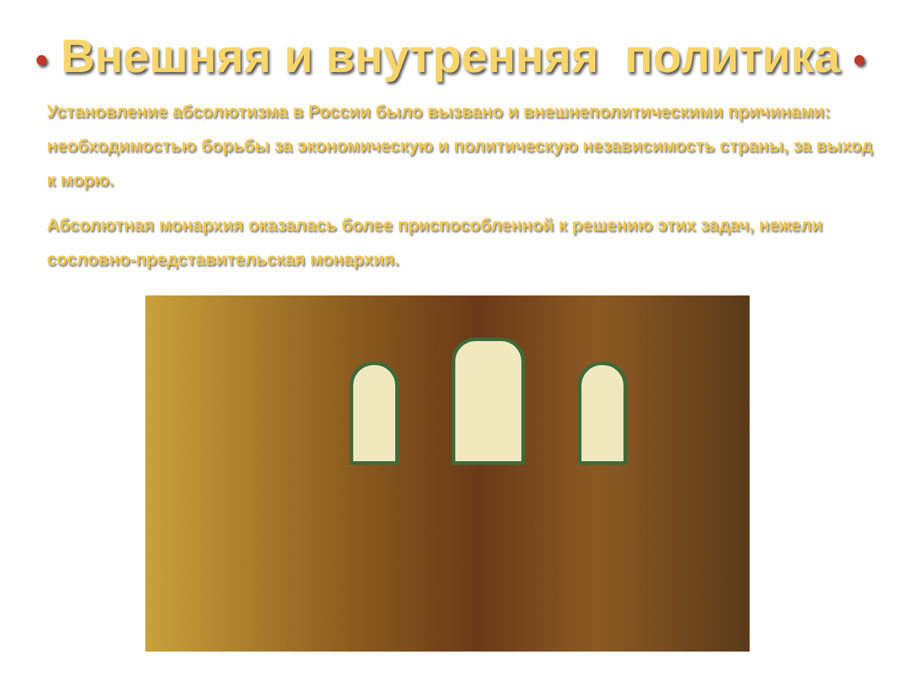• Внешняя и внутренняя политика •
Установление абсолютизма в России было вызвано и внешнеполитическими причинами: необходимостью борьбы за экономическую и политическую независимость страны, за выход к морю.
Абсолютная монархия оказалась более приспособленной к решению этих задач, нежели сословно-представительская монархия.